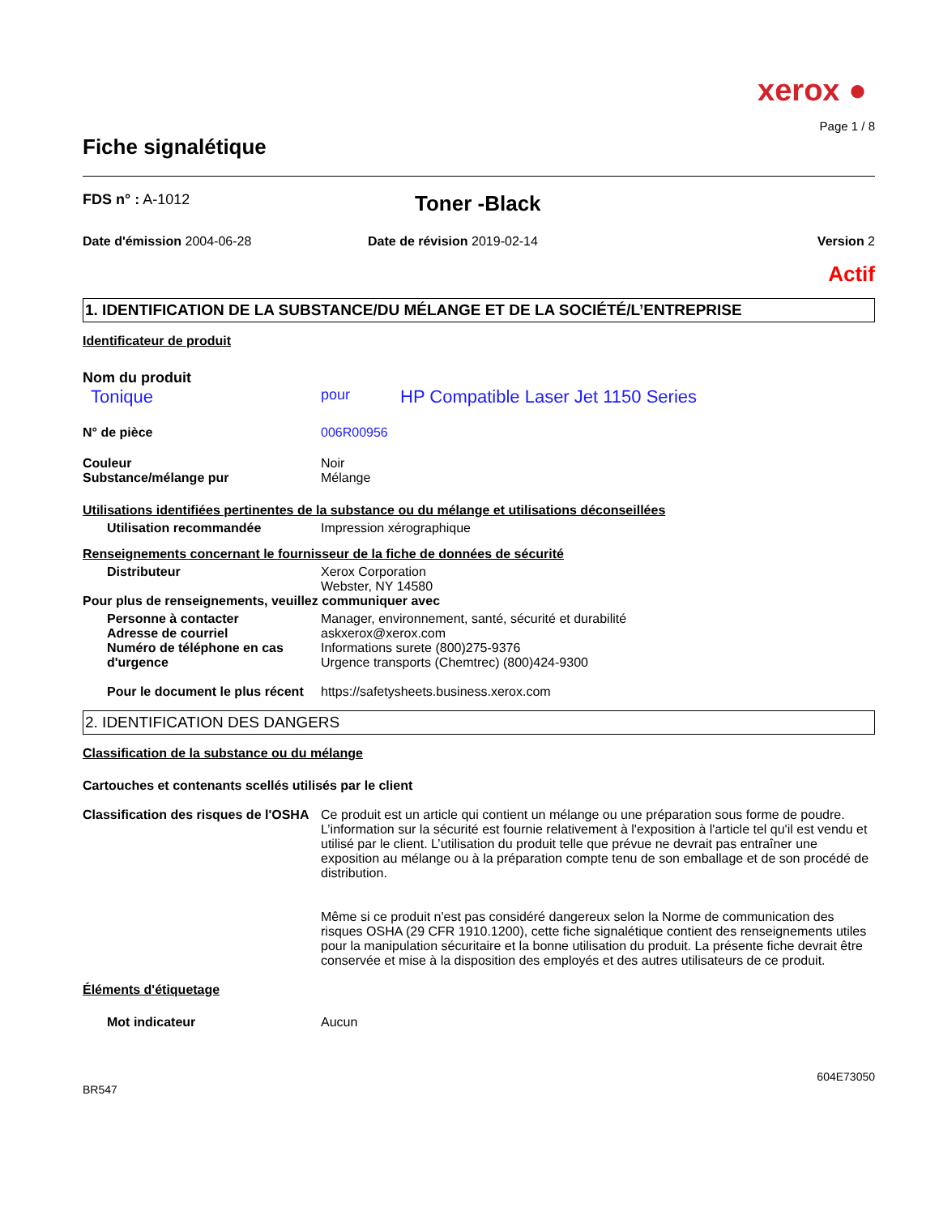xerox ●
Page 1 / 8
Fiche signalétique
FDS n° : A-1012
Toner -Black
Date d'émission 2004-06-28 Date de révision 2019-02-14 Version 2
Actif
1. IDENTIFICATION DE LA SUBSTANCE/DU MÉLANGE ET DE LA SOCIÉTÉ/L’ENTREPRISE
Identificateur de produit
Nom du produit
Tonique
pour
HP Compatible Laser Jet 1150 Series
N° de pièce 006R00956
Couleur Noir
Substance/mélange pur Mélange
Utilisations identifiées pertinentes de la substance ou du mélange et utilisations déconseillées
Utilisation recommandée Impression xérographique
Renseignements concernant le fournisseur de la fiche de données de sécurité
Distributeur Xerox Corporation
Webster, NY 14580
Pour plus de renseignements, veuillez communiquer avec
Personne à contacter Manager, environnement, santé, sécurité et durabilité
Adresse de courriel askxerox@xerox.com
Numéro de téléphone en cas d'urgence
Informations surete (800)275-9376
Urgence transports (Chemtrec) (800)424-9300
Pour le document le plus récent
https://safetysheets.business.xerox.com
2. IDENTIFICATION DES DANGERS
Classification de la substance ou du mélange
Cartouches et contenants scellés utilisés par le client
Classification des risques de l'OSHA
Ce produit est un article qui contient un mélange ou une préparation sous forme de poudre. L’information sur la sécurité est fournie relativement à l'exposition à l'article tel qu'il est vendu et utilisé par le client. L’utilisation du produit telle que prévue ne devrait pas entraîner une exposition au mélange ou à la préparation compte tenu de son emballage et de son procédé de distribution.
Même si ce produit n'est pas considéré dangereux selon la Norme de communication des risques OSHA (29 CFR 1910.1200), cette fiche signalétique contient des renseignements utiles pour la manipulation sécuritaire et la bonne utilisation du produit. La présente fiche devrait être conservée et mise à la disposition des employés et des autres utilisateurs de ce produit.
Éléments d'étiquetage
Mot indicateur Aucun
604E73050
BR547